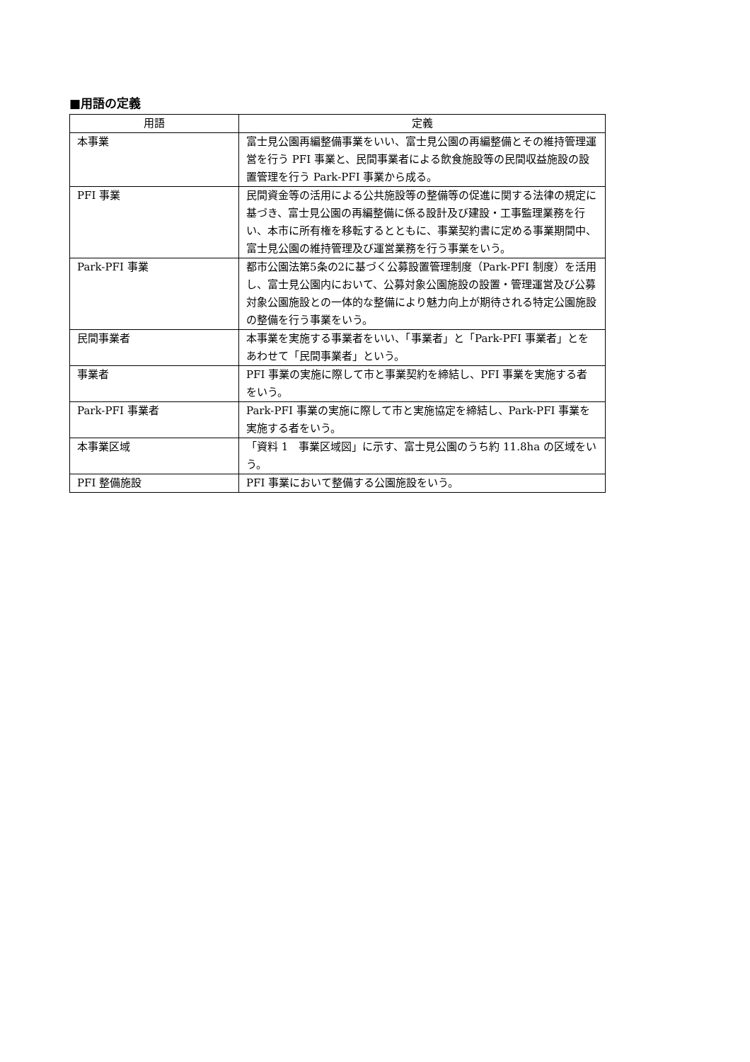■用語の定義
| 用語 | 定義 |
| --- | --- |
| 本事業 | 富士見公園再編整備事業をいい、富士見公園の再編整備とその維持管理運営を行う PFI 事業と、民間事業者による飲食施設等の民間収益施設の設置管理を行う Park-PFI 事業から成る。 |
| PFI 事業 | 民間資金等の活用による公共施設等の整備等の促進に関する法律の規定に基づき、富士見公園の再編整備に係る設計及び建設・工事監理業務を行い、本市に所有権を移転するとともに、事業契約書に定める事業期間中、富士見公園の維持管理及び運営業務を行う事業をいう。 |
| Park-PFI 事業 | 都市公園法第5条の2に基づく公募設置管理制度（Park-PFI 制度）を活用し、富士見公園内において、公募対象公園施設の設置・管理運営及び公募対象公園施設との一体的な整備により魅力向上が期待される特定公園施設の整備を行う事業をいう。 |
| 民間事業者 | 本事業を実施する事業者をいい、「事業者」と「Park-PFI 事業者」とをあわせて「民間事業者」という。 |
| 事業者 | PFI 事業の実施に際して市と事業契約を締結し、PFI 事業を実施する者をいう。 |
| Park-PFI 事業者 | Park-PFI 事業の実施に際して市と実施協定を締結し、Park-PFI 事業を実施する者をいう。 |
| 本事業区域 | 「資料 1 事業区域図」に示す、富士見公園のうち約 11.8ha の区域をいう。 |
| PFI 整備施設 | PFI 事業において整備する公園施設をいう。 |